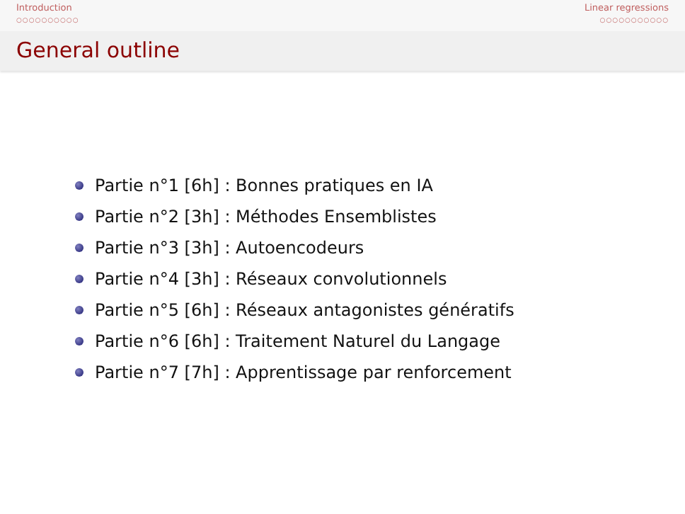Introduction
○○○○○○○○○○
Linear regressions
○○○○○○○○○○○
General outline
Partie n°1 [6h] : Bonnes pratiques en IA
Partie n°2 [3h] : Méthodes Ensemblistes
Partie n°3 [3h] : Autoencodeurs
Partie n°4 [3h] : Réseaux convolutionnels
Partie n°5 [6h] : Réseaux antagonistes génératifs
Partie n°6 [6h] : Traitement Naturel du Langage
Partie n°7 [7h] : Apprentissage par renforcement